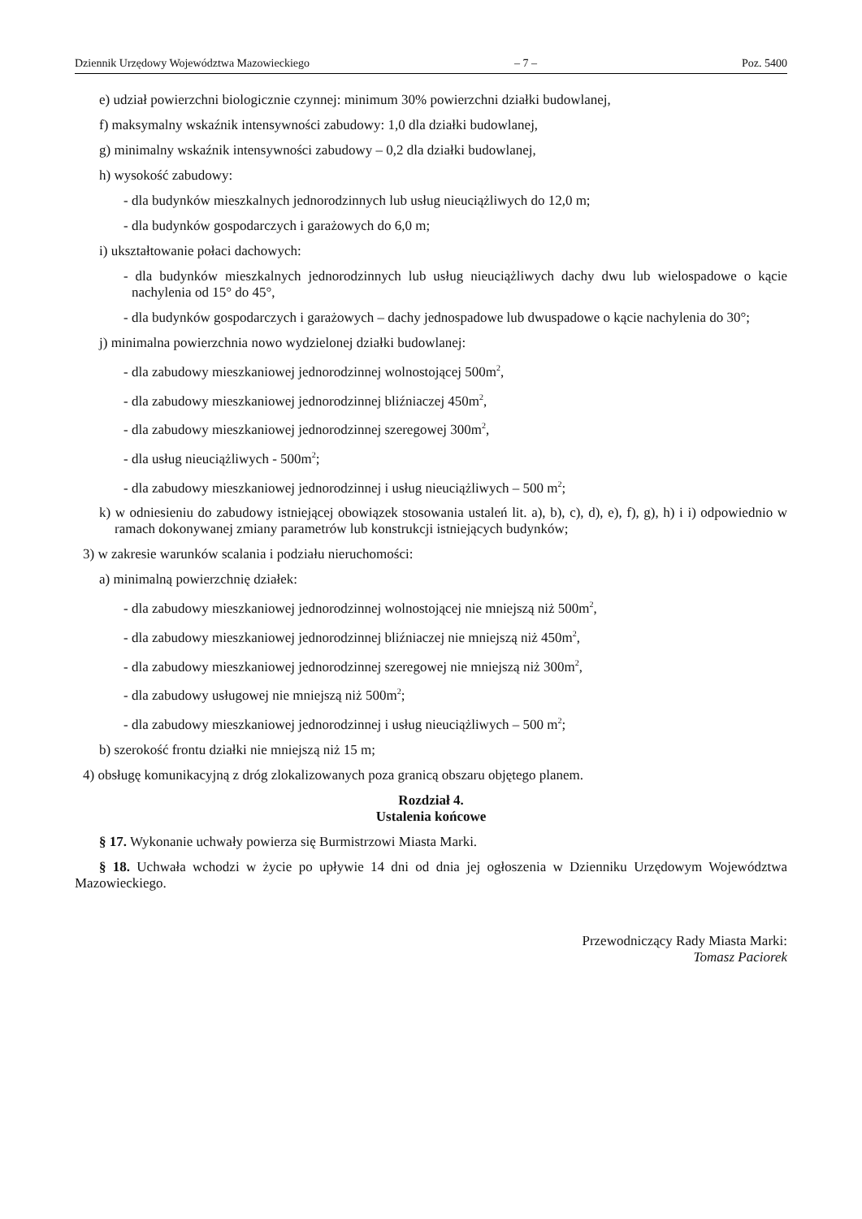Dziennik Urzędowy Województwa Mazowieckiego – 7 – Poz. 5400
e) udział powierzchni biologicznie czynnej: minimum 30% powierzchni działki budowlanej,
f) maksymalny wskaźnik intensywności zabudowy: 1,0 dla działki budowlanej,
g) minimalny wskaźnik intensywności zabudowy – 0,2 dla działki budowlanej,
h) wysokość zabudowy:
- dla budynków mieszkalnych jednorodzinnych lub usług nieuciążliwych do 12,0 m;
- dla budynków gospodarczych i garażowych do 6,0 m;
i) ukształtowanie połaci dachowych:
- dla budynków mieszkalnych jednorodzinnych lub usług nieuciążliwych dachy dwu lub wielospadowe o kącie nachylenia od 15° do 45°,
- dla budynków gospodarczych i garażowych – dachy jednospadowe lub dwuspadowe o kącie nachylenia do 30°;
j) minimalna powierzchnia nowo wydzielonej działki budowlanej:
- dla zabudowy mieszkaniowej jednorodzinnej wolnostojącej 500m<sup>2</sup>,
- dla zabudowy mieszkaniowej jednorodzinnej bliźniaczej 450m<sup>2</sup>,
- dla zabudowy mieszkaniowej jednorodzinnej szeregowej 300m<sup>2</sup>,
- dla usług nieuciążliwych - 500m<sup>2</sup>;
- dla zabudowy mieszkaniowej jednorodzinnej i usług nieuciążliwych – 500 m<sup>2</sup>;
k) w odniesieniu do zabudowy istniejącej obowiązek stosowania ustaleń lit. a), b), c), d), e), f), g), h) i i) odpowiednio w ramach dokonywanej zmiany parametrów lub konstrukcji istniejących budynków;
3) w zakresie warunków scalania i podziału nieruchomości:
a) minimalną powierzchnię działek:
- dla zabudowy mieszkaniowej jednorodzinnej wolnostojącej nie mniejszą niż 500m<sup>2</sup>,
- dla zabudowy mieszkaniowej jednorodzinnej bliźniaczej nie mniejszą niż 450m<sup>2</sup>,
- dla zabudowy mieszkaniowej jednorodzinnej szeregowej nie mniejszą niż 300m<sup>2</sup>,
- dla zabudowy usługowej nie mniejszą niż 500m<sup>2</sup>;
- dla zabudowy mieszkaniowej jednorodzinnej i usług nieuciążliwych – 500 m<sup>2</sup>;
b) szerokość frontu działki nie mniejszą niż 15 m;
4) obsługę komunikacyjną z dróg zlokalizowanych poza granicą obszaru objętego planem.
Rozdział 4.
Ustalenia końcowe
§ 17. Wykonanie uchwały powierza się Burmistrzowi Miasta Marki.
§ 18. Uchwała wchodzi w życie po upływie 14 dni od dnia jej ogłoszenia w Dzienniku Urzędowym Województwa Mazowieckiego.
Przewodniczący Rady Miasta Marki:
Tomasz Paciorek